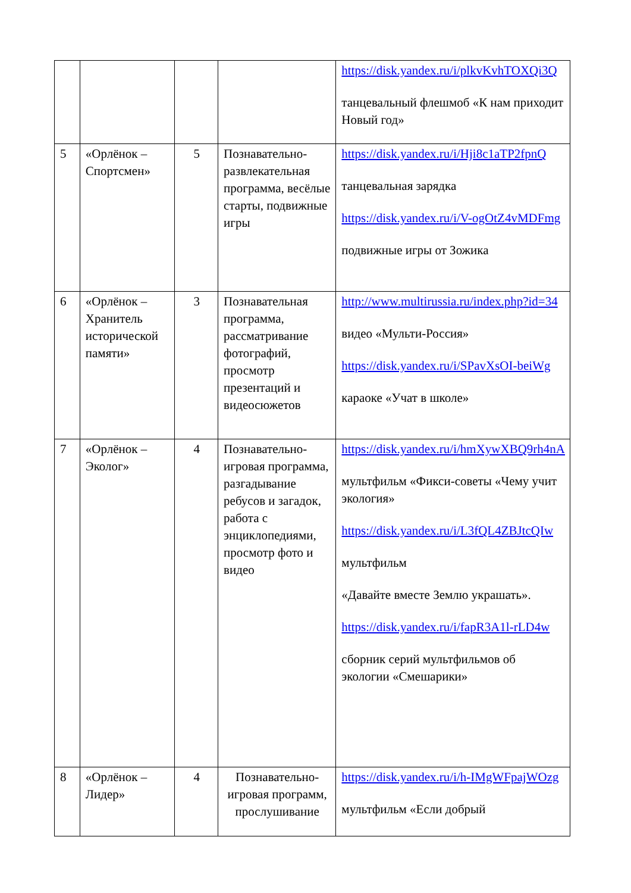| | | | | https://disk.yandex.ru/i/plkvKvhTOXQi3Q танцевальный флешмоб «К нам приходит Новый год» |
| 5 | «Орлёнок – Спортсмен» | 5 | Познавательно-развлекательная программа, весёлые старты, подвижные игры | https://disk.yandex.ru/i/Hji8c1aTP2fpnQ танцевальная зарядка https://disk.yandex.ru/i/V-ogOtZ4vMDFmg подвижные игры от Зожика |
| 6 | «Орлёнок – Хранитель исторической памяти» | 3 | Познавательная программа, рассматривание фотографий, просмотр презентаций и видеосюжетов | http://www.multirussia.ru/index.php?id=34 видео «Мульти-Россия» https://disk.yandex.ru/i/SPavXsOI-beiWg караоке «Учат в школе» |
| 7 | «Орлёнок – Эколог» | 4 | Познавательно-игровая программа, разгадывание ребусов и загадок, работа с энциклопедиями, просмотр фото и видео | https://disk.yandex.ru/i/hmXywXBQ9rh4nA мультфильм «Фикси-советы «Чему учит экология» https://disk.yandex.ru/i/L3fQL4ZBJtcQIw мультфильм «Давайте вместе Землю украшать». https://disk.yandex.ru/i/fapR3A1l-rLD4w сборник серий мультфильмов об экологии «Смешарики» |
| 8 | «Орлёнок – Лидер» | 4 | Познавательно-игровая программ, прослушивание | https://disk.yandex.ru/i/h-IMgWFpajWOzg мультфильм «Если добрый |